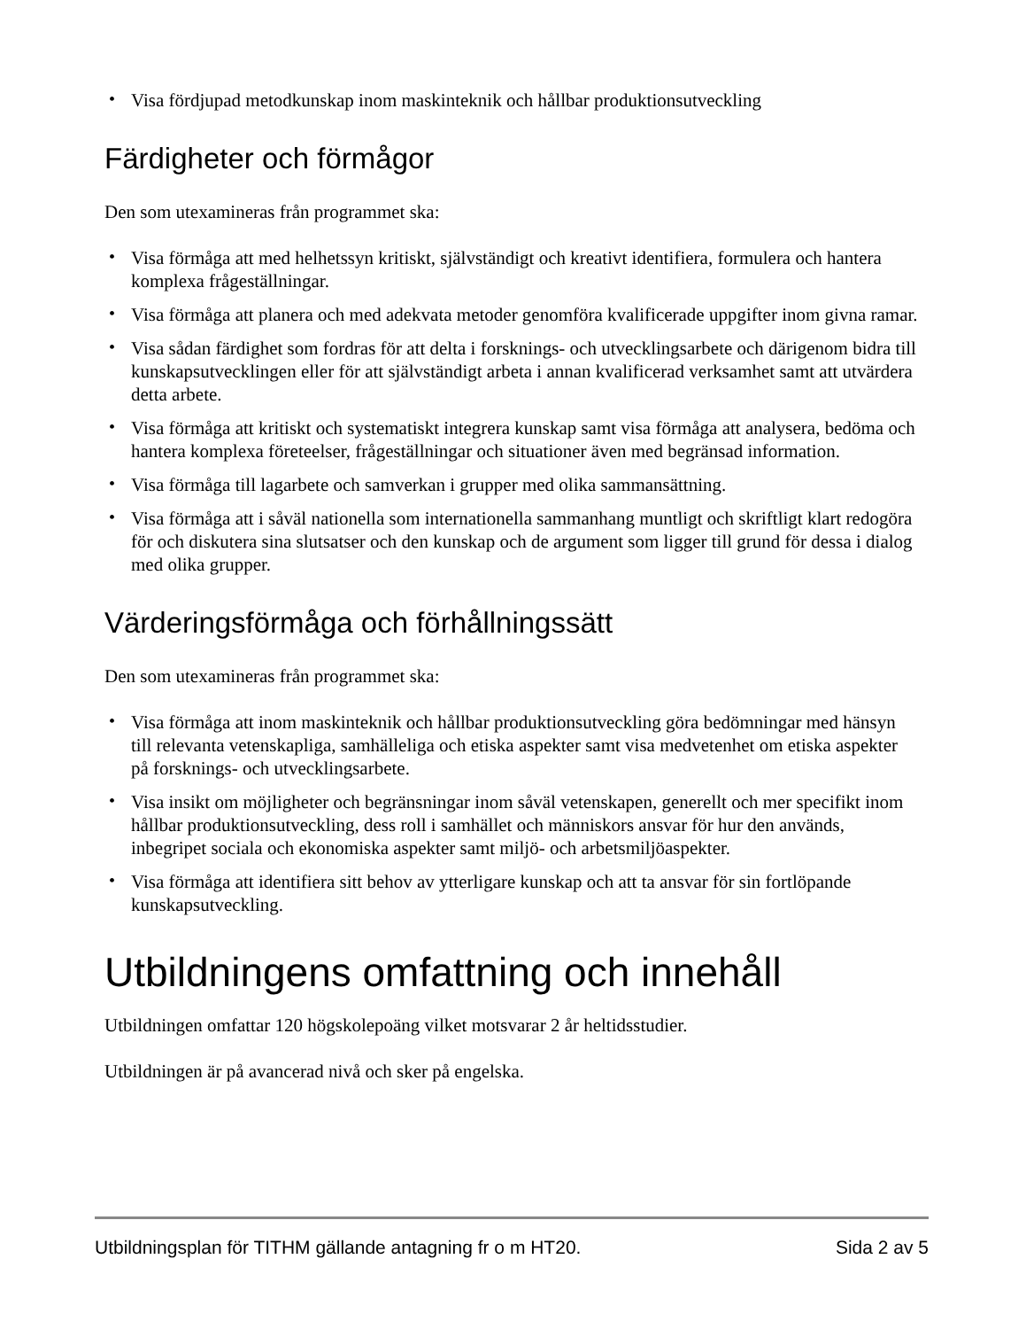• Visa fördjupad metodkunskap inom maskinteknik och hållbar produktionsutveckling
Färdigheter och förmågor
Den som utexamineras från programmet ska:
• Visa förmåga att med helhetssyn kritiskt, självständigt och kreativt identifiera, formulera och hantera komplexa frågeställningar.
• Visa förmåga att planera och med adekvata metoder genomföra kvalificerade uppgifter inom givna ramar.
• Visa sådan färdighet som fordras för att delta i forsknings- och utvecklingsarbete och därigenom bidra till kunskapsutvecklingen eller för att självständigt arbeta i annan kvalificerad verksamhet samt att utvärdera detta arbete.
• Visa förmåga att kritiskt och systematiskt integrera kunskap samt visa förmåga att analysera, bedöma och hantera komplexa företeelser, frågeställningar och situationer även med begränsad information.
• Visa förmåga till lagarbete och samverkan i grupper med olika sammansättning.
• Visa förmåga att i såväl nationella som internationella sammanhang muntligt och skriftligt klart redogöra för och diskutera sina slutsatser och den kunskap och de argument som ligger till grund för dessa i dialog med olika grupper.
Värderingsförmåga och förhållningssätt
Den som utexamineras från programmet ska:
• Visa förmåga att inom maskinteknik och hållbar produktionsutveckling göra bedömningar med hänsyn till relevanta vetenskapliga, samhälleliga och etiska aspekter samt visa medvetenhet om etiska aspekter på forsknings- och utvecklingsarbete.
• Visa insikt om möjligheter och begränsningar inom såväl vetenskapen, generellt och mer specifikt inom hållbar produktionsutveckling, dess roll i samhället och människors ansvar för hur den används, inbegripet sociala och ekonomiska aspekter samt miljö- och arbetsmiljöaspekter.
• Visa förmåga att identifiera sitt behov av ytterligare kunskap och att ta ansvar för sin fortlöpande kunskapsutveckling.
Utbildningens omfattning och innehåll
Utbildningen omfattar 120 högskolepoäng vilket motsvarar 2 år heltidsstudier.
Utbildningen är på avancerad nivå och sker på engelska.
Utbildningsplan för TITHM gällande antagning fr o m HT20. Sida 2 av 5